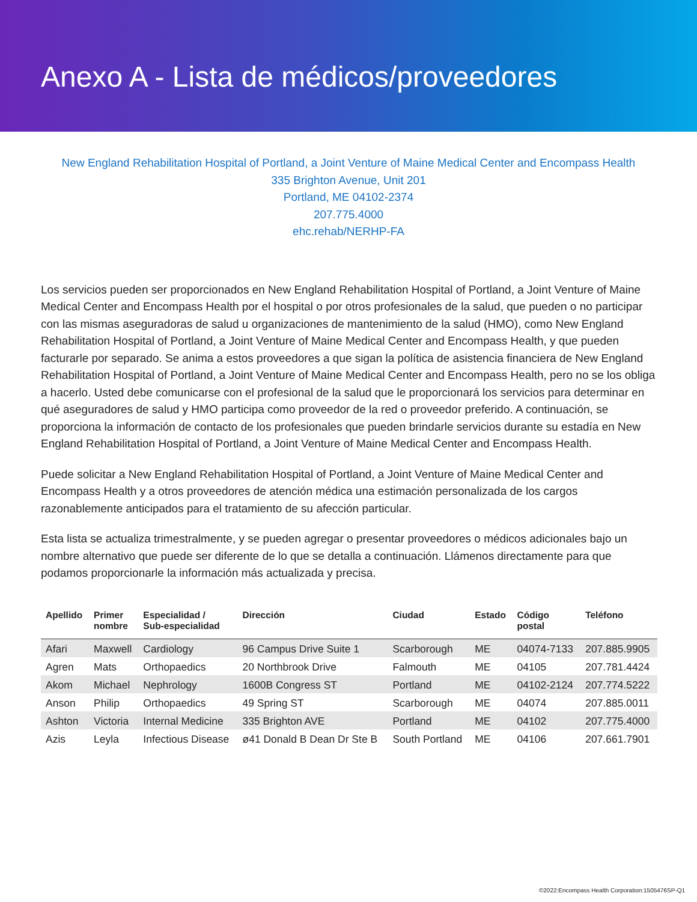Anexo A - Lista de médicos/proveedores
New England Rehabilitation Hospital of Portland, a Joint Venture of Maine Medical Center and Encompass Health
335 Brighton Avenue, Unit 201
Portland, ME 04102-2374
207.775.4000
ehc.rehab/NERHP-FA
Los servicios pueden ser proporcionados en New England Rehabilitation Hospital of Portland, a Joint Venture of Maine Medical Center and Encompass Health por el hospital o por otros profesionales de la salud, que pueden o no participar con las mismas aseguradoras de salud u organizaciones de mantenimiento de la salud (HMO), como New England Rehabilitation Hospital of Portland, a Joint Venture of Maine Medical Center and Encompass Health, y que pueden facturarle por separado. Se anima a estos proveedores a que sigan la política de asistencia financiera de New England Rehabilitation Hospital of Portland, a Joint Venture of Maine Medical Center and Encompass Health, pero no se los obliga a hacerlo. Usted debe comunicarse con el profesional de la salud que le proporcionará los servicios para determinar en qué aseguradores de salud y HMO participa como proveedor de la red o proveedor preferido. A continuación, se proporciona la información de contacto de los profesionales que pueden brindarle servicios durante su estadía en New England Rehabilitation Hospital of Portland, a Joint Venture of Maine Medical Center and Encompass Health.
Puede solicitar a New England Rehabilitation Hospital of Portland, a Joint Venture of Maine Medical Center and Encompass Health y a otros proveedores de atención médica una estimación personalizada de los cargos razonablemente anticipados para el tratamiento de su afección particular.
Esta lista se actualiza trimestralmente, y se pueden agregar o presentar proveedores o médicos adicionales bajo un nombre alternativo que puede ser diferente de lo que se detalla a continuación. Llámenos directamente para que podamos proporcionarle la información más actualizada y precisa.
| Apellido | Primer nombre | Especialidad / Sub-especialidad | Dirección | Ciudad | Estado | Código postal | Teléfono |
| --- | --- | --- | --- | --- | --- | --- | --- |
| Afari | Maxwell | Cardiology | 96 Campus Drive Suite 1 | Scarborough | ME | 04074-7133 | 207.885.9905 |
| Agren | Mats | Orthopaedics | 20 Northbrook Drive | Falmouth | ME | 04105 | 207.781.4424 |
| Akom | Michael | Nephrology | 1600B Congress ST | Portland | ME | 04102-2124 | 207.774.5222 |
| Anson | Philip | Orthopaedics | 49 Spring ST | Scarborough | ME | 04074 | 207.885.0011 |
| Ashton | Victoria | Internal Medicine | 335 Brighton AVE | Portland | ME | 04102 | 207.775.4000 |
| Azis | Leyla | Infectious Disease | ø41 Donald B Dean Dr Ste B | South Portland | ME | 04106 | 207.661.7901 |
©2022:Encompass Health Corporation:1505476SP-Q1